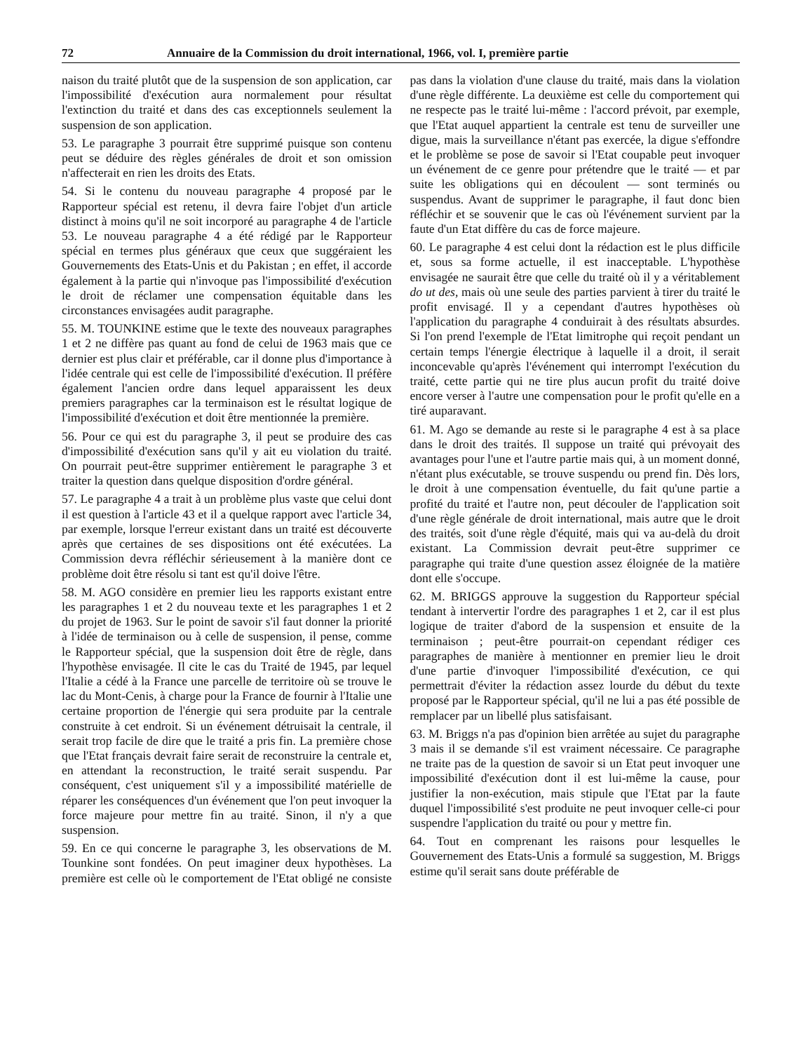72 Annuaire de la Commission du droit international, 1966, vol. I, première partie
naison du traité plutôt que de la suspension de son application, car l'impossibilité d'exécution aura normalement pour résultat l'extinction du traité et dans des cas exceptionnels seulement la suspension de son application.
53. Le paragraphe 3 pourrait être supprimé puisque son contenu peut se déduire des règles générales de droit et son omission n'affecterait en rien les droits des Etats.
54. Si le contenu du nouveau paragraphe 4 proposé par le Rapporteur spécial est retenu, il devra faire l'objet d'un article distinct à moins qu'il ne soit incorporé au paragraphe 4 de l'article 53. Le nouveau paragraphe 4 a été rédigé par le Rapporteur spécial en termes plus généraux que ceux que suggéraient les Gouvernements des Etats-Unis et du Pakistan ; en effet, il accorde également à la partie qui n'invoque pas l'impossibilité d'exécution le droit de réclamer une compensation équitable dans les circonstances envisagées audit paragraphe.
55. M. TOUNKINE estime que le texte des nouveaux paragraphes 1 et 2 ne diffère pas quant au fond de celui de 1963 mais que ce dernier est plus clair et préférable, car il donne plus d'importance à l'idée centrale qui est celle de l'impossibilité d'exécution. Il préfère également l'ancien ordre dans lequel apparaissent les deux premiers paragraphes car la terminaison est le résultat logique de l'impossibilité d'exécution et doit être mentionnée la première.
56. Pour ce qui est du paragraphe 3, il peut se produire des cas d'impossibilité d'exécution sans qu'il y ait eu violation du traité. On pourrait peut-être supprimer entièrement le paragraphe 3 et traiter la question dans quelque disposition d'ordre général.
57. Le paragraphe 4 a trait à un problème plus vaste que celui dont il est question à l'article 43 et il a quelque rapport avec l'article 34, par exemple, lorsque l'erreur existant dans un traité est découverte après que certaines de ses dispositions ont été exécutées. La Commission devra réfléchir sérieusement à la manière dont ce problème doit être résolu si tant est qu'il doive l'être.
58. M. AGO considère en premier lieu les rapports existant entre les paragraphes 1 et 2 du nouveau texte et les paragraphes 1 et 2 du projet de 1963. Sur le point de savoir s'il faut donner la priorité à l'idée de terminaison ou à celle de suspension, il pense, comme le Rapporteur spécial, que la suspension doit être de règle, dans l'hypothèse envisagée. Il cite le cas du Traité de 1945, par lequel l'Italie a cédé à la France une parcelle de territoire où se trouve le lac du Mont-Cenis, à charge pour la France de fournir à l'Italie une certaine proportion de l'énergie qui sera produite par la centrale construite à cet endroit. Si un événement détruisait la centrale, il serait trop facile de dire que le traité a pris fin. La première chose que l'Etat français devrait faire serait de reconstruire la centrale et, en attendant la reconstruction, le traité serait suspendu. Par conséquent, c'est uniquement s'il y a impossibilité matérielle de réparer les conséquences d'un événement que l'on peut invoquer la force majeure pour mettre fin au traité. Sinon, il n'y a que suspension.
59. En ce qui concerne le paragraphe 3, les observations de M. Tounkine sont fondées. On peut imaginer deux hypothèses. La première est celle où le comportement de l'Etat obligé ne consiste pas dans la violation d'une clause du traité, mais dans la violation d'une règle différente. La deuxième est celle du comportement qui ne respecte pas le traité lui-même : l'accord prévoit, par exemple, que l'Etat auquel appartient la centrale est tenu de surveiller une digue, mais la surveillance n'étant pas exercée, la digue s'effondre et le problème se pose de savoir si l'Etat coupable peut invoquer un événement de ce genre pour prétendre que le traité — et par suite les obligations qui en découlent — sont terminés ou suspendus. Avant de supprimer le paragraphe, il faut donc bien réfléchir et se souvenir que le cas où l'événement survient par la faute d'un Etat diffère du cas de force majeure.
60. Le paragraphe 4 est celui dont la rédaction est le plus difficile et, sous sa forme actuelle, il est inacceptable. L'hypothèse envisagée ne saurait être que celle du traité où il y a véritablement do ut des, mais où une seule des parties parvient à tirer du traité le profit envisagé. Il y a cependant d'autres hypothèses où l'application du paragraphe 4 conduirait à des résultats absurdes. Si l'on prend l'exemple de l'Etat limitrophe qui reçoit pendant un certain temps l'énergie électrique à laquelle il a droit, il serait inconcevable qu'après l'événement qui interrompt l'exécution du traité, cette partie qui ne tire plus aucun profit du traité doive encore verser à l'autre une compensation pour le profit qu'elle en a tiré auparavant.
61. M. Ago se demande au reste si le paragraphe 4 est à sa place dans le droit des traités. Il suppose un traité qui prévoyait des avantages pour l'une et l'autre partie mais qui, à un moment donné, n'étant plus exécutable, se trouve suspendu ou prend fin. Dès lors, le droit à une compensation éventuelle, du fait qu'une partie a profité du traité et l'autre non, peut découler de l'application soit d'une règle générale de droit international, mais autre que le droit des traités, soit d'une règle d'équité, mais qui va au-delà du droit existant. La Commission devrait peut-être supprimer ce paragraphe qui traite d'une question assez éloignée de la matière dont elle s'occupe.
62. M. BRIGGS approuve la suggestion du Rapporteur spécial tendant à intervertir l'ordre des paragraphes 1 et 2, car il est plus logique de traiter d'abord de la suspension et ensuite de la terminaison ; peut-être pourrait-on cependant rédiger ces paragraphes de manière à mentionner en premier lieu le droit d'une partie d'invoquer l'impossibilité d'exécution, ce qui permettrait d'éviter la rédaction assez lourde du début du texte proposé par le Rapporteur spécial, qu'il ne lui a pas été possible de remplacer par un libellé plus satisfaisant.
63. M. Briggs n'a pas d'opinion bien arrêtée au sujet du paragraphe 3 mais il se demande s'il est vraiment nécessaire. Ce paragraphe ne traite pas de la question de savoir si un Etat peut invoquer une impossibilité d'exécution dont il est lui-même la cause, pour justifier la non-exécution, mais stipule que l'Etat par la faute duquel l'impossibilité s'est produite ne peut invoquer celle-ci pour suspendre l'application du traité ou pour y mettre fin.
64. Tout en comprenant les raisons pour lesquelles le Gouvernement des Etats-Unis a formulé sa suggestion, M. Briggs estime qu'il serait sans doute préférable de